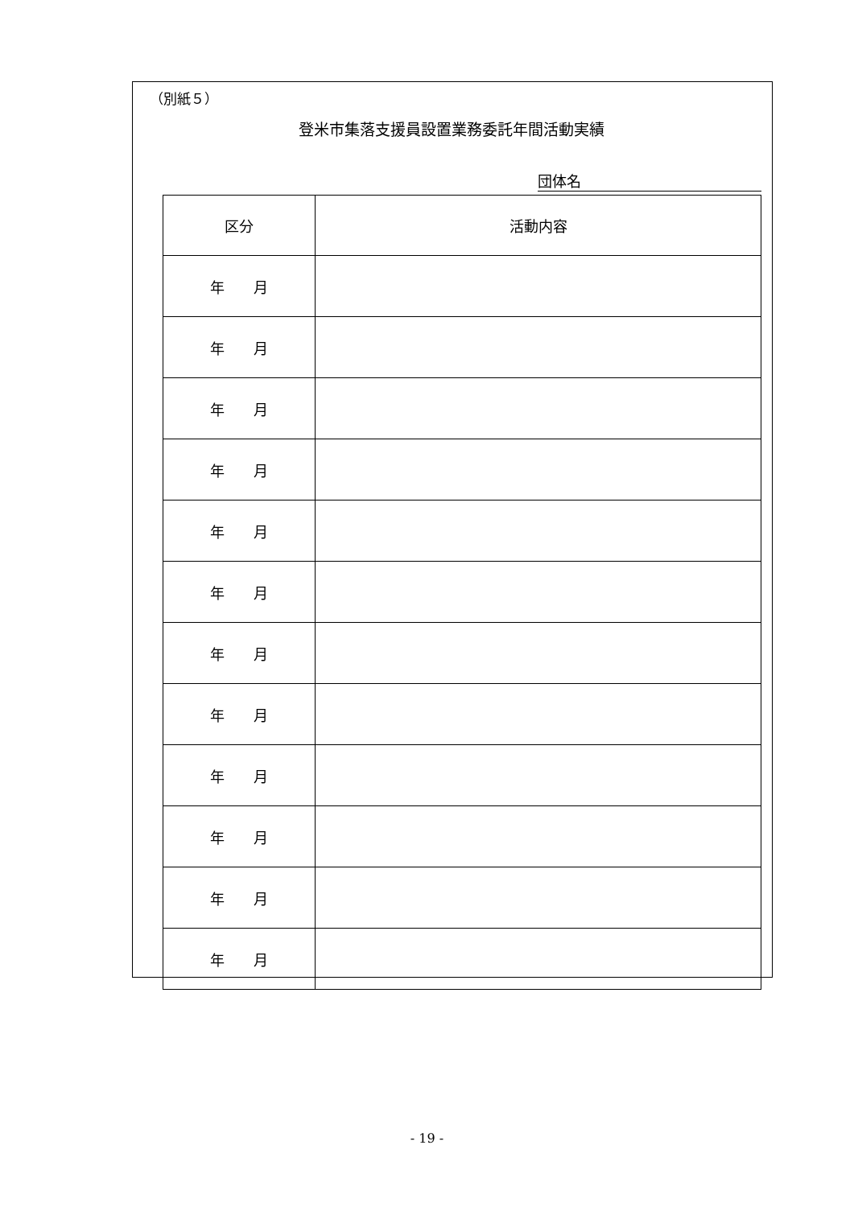（別紙５）
登米市集落支援員設置業務委託年間活動実績
団体名
| 区分 | 活動内容 |
| --- | --- |
| 年 月 | |
| 年 月 | |
| 年 月 | |
| 年 月 | |
| 年 月 | |
| 年 月 | |
| 年 月 | |
| 年 月 | |
| 年 月 | |
| 年 月 | |
| 年 月 | |
| 年 月 | |
- 19 -